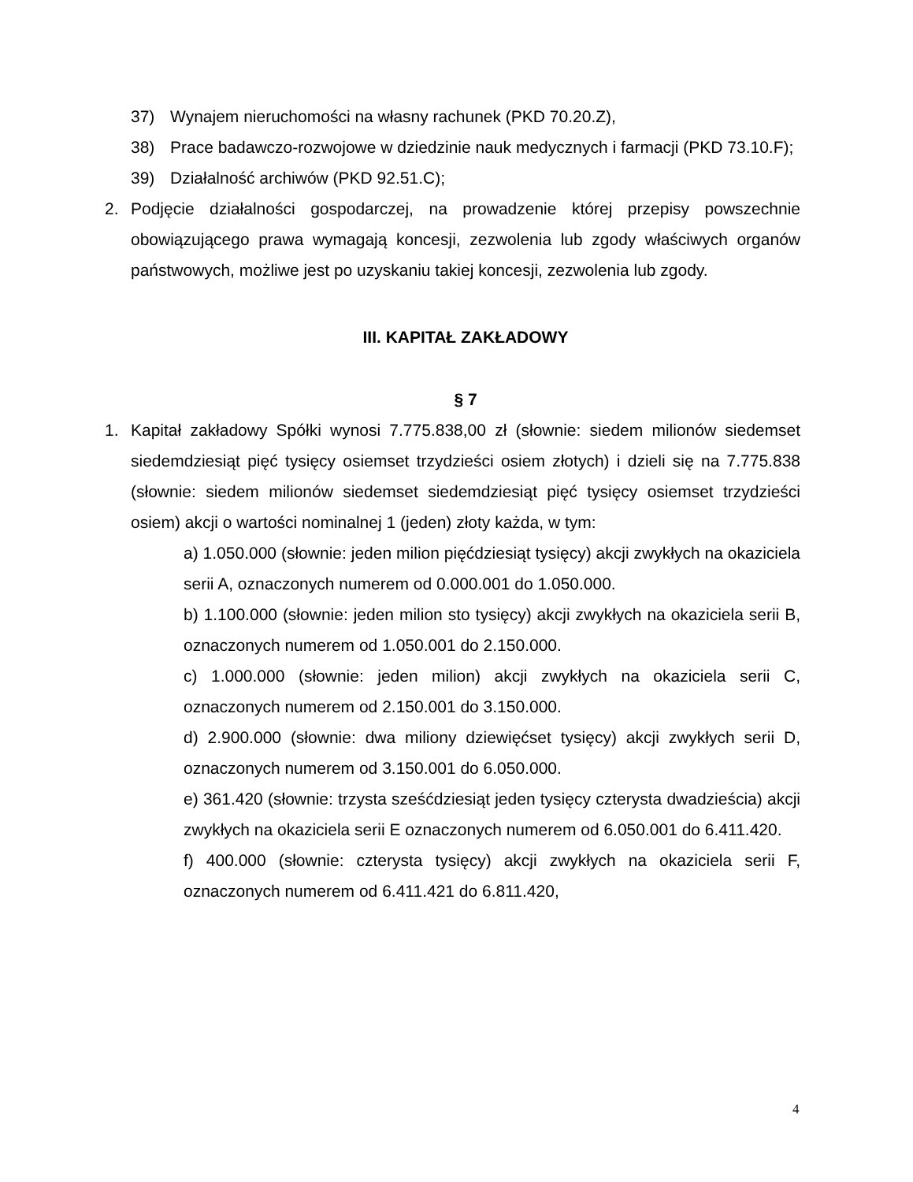37) Wynajem nieruchomości na własny rachunek (PKD 70.20.Z),
38) Prace badawczo-rozwojowe w dziedzinie nauk medycznych i farmacji (PKD 73.10.F);
39) Działalność archiwów (PKD 92.51.C);
2. Podjęcie działalności gospodarczej, na prowadzenie której przepisy powszechnie obowiązującego prawa wymagają koncesji, zezwolenia lub zgody właściwych organów państwowych, możliwe jest po uzyskaniu takiej koncesji, zezwolenia lub zgody.
III. KAPITAŁ ZAKŁADOWY
§ 7
1. Kapitał zakładowy Spółki wynosi 7.775.838,00 zł (słownie: siedem milionów siedemset siedemdziesiąt pięć tysięcy osiemset trzydzieści osiem złotych) i dzieli się na 7.775.838 (słownie: siedem milionów siedemset siedemdziesiąt pięć tysięcy osiemset trzydzieści osiem) akcji o wartości nominalnej 1 (jeden) złoty każda, w tym:
a) 1.050.000 (słownie: jeden milion pięćdziesiąt tysięcy) akcji zwykłych na okaziciela serii A, oznaczonych numerem od 0.000.001 do 1.050.000.
b) 1.100.000 (słownie: jeden milion sto tysięcy) akcji zwykłych na okaziciela serii B, oznaczonych numerem od 1.050.001 do 2.150.000.
c) 1.000.000 (słownie: jeden milion) akcji zwykłych na okaziciela serii C, oznaczonych numerem od 2.150.001 do 3.150.000.
d) 2.900.000 (słownie: dwa miliony dziewięćset tysięcy) akcji zwykłych serii D, oznaczonych numerem od 3.150.001 do 6.050.000.
e) 361.420 (słownie: trzysta sześćdziesiąt jeden tysięcy czterysta dwadzieścia) akcji zwykłych na okaziciela serii E oznaczonych numerem od 6.050.001 do 6.411.420.
f) 400.000 (słownie: czterysta tysięcy) akcji zwykłych na okaziciela serii F, oznaczonych numerem od 6.411.421 do 6.811.420,
4